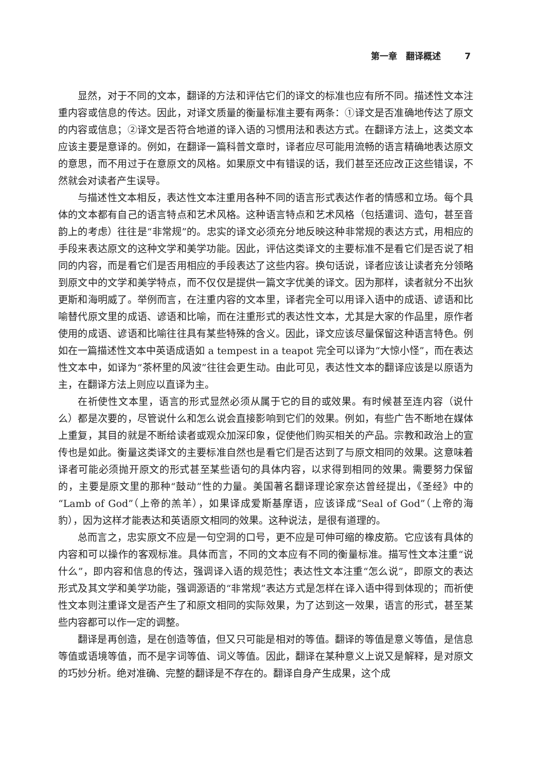第一章　翻译概述 7
显然，对于不同的文本，翻译的方法和评估它们的译文的标准也应有所不同。描述性文本注重内容或信息的传达。因此，对译文质量的衡量标准主要有两条：①译文是否准确地传达了原文的内容或信息；②译文是否符合地道的译入语的习惯用法和表达方式。在翻译方法上，这类文本应该主要是意译的。例如，在翻译一篇科普文章时，译者应尽可能用流畅的语言精确地表达原文的意思，而不用过于在意原文的风格。如果原文中有错误的话，我们甚至还应改正这些错误，不然就会对读者产生误导。
与描述性文本相反，表达性文本注重用各种不同的语言形式表达作者的情感和立场。每个具体的文本都有自己的语言特点和艺术风格。这种语言特点和艺术风格（包括遣词、造句，甚至音韵上的考虑）往往是“非常规”的。忠实的译文必须充分地反映这种非常规的表达方式，用相应的手段来表达原文的这种文学和美学功能。因此，评估这类译文的主要标准不是看它们是否说了相同的内容，而是看它们是否用相应的手段表达了这些内容。换句话说，译者应该让读者充分领略到原文中的文学和美学特点，而不仅仅是提供一篇文字优美的译文。因为那样，读者就分不出狄更斯和海明威了。举例而言，在注重内容的文本里，译者完全可以用译入语中的成语、谚语和比喻替代原文里的成语、谚语和比喻，而在注重形式的表达性文本，尤其是大家的作品里，原作者使用的成语、谚语和比喻往往具有某些特殊的含义。因此，译文应该尽量保留这种语言特色。例如在一篇描述性文本中英语成语如 a tempest in a teapot 完全可以译为“大惊小怪”，而在表达性文本中，如译为“茶杯里的风波”往往会更生动。由此可见，表达性文本的翻译应该是以原语为主，在翻译方法上则应以直译为主。
在祈使性文本里，语言的形式显然必须从属于它的目的或效果。有时候甚至连内容（说什么）都是次要的，尽管说什么和怎么说会直接影响到它们的效果。例如，有些广告不断地在媒体上重复，其目的就是不断给读者或观众加深印象，促使他们购买相关的产品。宗教和政治上的宣传也是如此。衡量这类译文的主要标准自然也是看它们是否达到了与原文相同的效果。这意味着译者可能必须抛开原文的形式甚至某些语句的具体内容，以求得到相同的效果。需要努力保留的，主要是原文里的那种“鼓动”性的力量。美国著名翻译理论家奈达曾经提出，《圣经》中的“Lamb of God”（上帝的羔羊），如果译成爱斯基摩语，应该译成“Seal of God”（上帝的海豹），因为这样才能表达和英语原文相同的效果。这种说法，是很有道理的。
总而言之，忠实原文不应是一句空洞的口号，更不应是可伸可缩的橡皮筋。它应该有具体的内容和可以操作的客观标准。具体而言，不同的文本应有不同的衡量标准。描写性文本注重“说什么”，即内容和信息的传达，强调译入语的规范性；表达性文本注重“怎么说”，即原文的表达形式及其文学和美学功能，强调源语的“非常规”表达方式是怎样在译入语中得到体现的；而祈使性文本则注重译文是否产生了和原文相同的实际效果，为了达到这一效果，语言的形式，甚至某些内容都可以作一定的调整。
翻译是再创造，是在创造等值，但又只可能是相对的等值。翻译的等值是意义等值，是信息等值或语境等值，而不是字词等值、词义等值。因此，翻译在某种意义上说又是解释，是对原文的巧妙分析。绝对准确、完整的翻译是不存在的。翻译自身产生成果，这个成